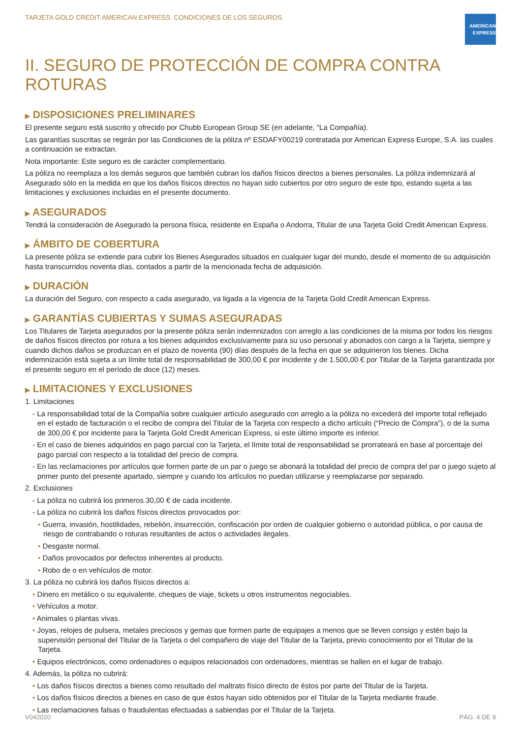TARJETA GOLD CREDIT AMERICAN EXPRESS. CONDICIONES DE LOS SEGUROS.
AMERICAN
EXPRESS
II. SEGURO DE PROTECCIÓN DE COMPRA CONTRA ROTURAS
▶ DISPOSICIONES PRELIMINARES
El presente seguro está suscrito y ofrecido por Chubb European Group SE (en adelante, “La Compañía).
Las garantías suscritas se regirán por las Condiciones de la póliza nº ESDAFY00219 contratada por American Express Europe, S.A. las cuales a continuación se extractan.
Nota importante: Este seguro es de carácter complementario.
La póliza no reemplaza a los demás seguros que también cubran los daños físicos directos a bienes personales. La póliza indemnizará al Asegurado sólo en la medida en que los daños físicos directos no hayan sido cubiertos por otro seguro de este tipo, estando sujeta a las limitaciones y exclusiones incluidas en el presente documento.
▶ ASEGURADOS
Tendrá la consideración de Asegurado la persona física, residente en España o Andorra, Titular de una Tarjeta Gold Credit American Express.
▶ ÁMBITO DE COBERTURA
La presente póliza se extiende para cubrir los Bienes Asegurados situados en cualquier lugar del mundo, desde el momento de su adquisición hasta transcurridos noventa días, contados a partir de la mencionada fecha de adquisición.
▶ DURACIÓN
La duración del Seguro, con respecto a cada asegurado, va ligada a la vigencia de la Tarjeta Gold Credit American Express.
▶ GARANTÍAS CUBIERTAS Y SUMAS ASEGURADAS
Los Titulares de Tarjeta asegurados por la presente póliza serán indemnizados con arreglo a las condiciones de la misma por todos los riesgos de daños físicos directos por rotura a los bienes adquiridos exclusivamente para su uso personal y abonados con cargo a la Tarjeta, siempre y cuando dichos daños se produzcan en el plazo de noventa (90) días después de la fecha en que se adquirieron los bienes. Dicha indemnización está sujeta a un límite total de responsabilidad de 300,00 € por incidente y de 1.500,00 € por Titular de la Tarjeta garantizada por el presente seguro en el período de doce (12) meses.
▶ LIMITACIONES Y EXCLUSIONES
1. Limitaciones
- La responsabilidad total de la Compañía sobre cualquier artículo asegurado con arreglo a la póliza no excederá del importe total reflejado en el estado de facturación o el recibo de compra del Titular de la Tarjeta con respecto a dicho artículo (“Precio de Compra”), o de la suma de 300,00 € por incidente para la Tarjeta Gold Credit American Express, si este último importe es inferior.
- En el caso de bienes adquiridos en pago parcial con la Tarjeta, el límite total de responsabilidad se prorrateará en base al porcentaje del pago parcial con respecto a la totalidad del precio de compra.
- En las reclamaciones por artículos que formen parte de un par o juego se abonará la totalidad del precio de compra del par o juego sujeto al primer punto del presente apartado, siempre y cuando los artículos no puedan utilizarse y reemplazarse por separado.
2. Exclusiones
- La póliza no cubrirá los primeros 30,00 € de cada incidente.
- La póliza no cubrirá los daños físicos directos provocados por:
• Guerra, invasión, hostilidades, rebelión, insurrección, confiscación por orden de cualquier gobierno o autoridad pública, o por causa de riesgo de contrabando o roturas resultantes de actos o actividades ilegales.
• Desgaste normal.
• Daños provocados por defectos inherentes al producto.
• Robo de o en vehículos de motor.
3. La póliza no cubrirá los daños físicos directos a:
• Dinero en metálico o su equivalente, cheques de viaje, tickets u otros instrumentos negociables.
• Vehículos a motor.
• Animales o plantas vivas.
• Joyas, relojes de pulsera, metales preciosos y gemas que formen parte de equipajes a menos que se lleven consigo y estén bajo la supervisión personal del Titular de la Tarjeta o del compañero de viaje del Titular de la Tarjeta, previo conocimiento por el Titular de la Tarjeta.
• Equipos electrónicos, como ordenadores o equipos relacionados con ordenadores, mientras se hallen en el lugar de trabajo.
4. Además, la póliza no cubrirá:
• Los daños físicos directos a bienes como resultado del maltrato físico directo de éstos por parte del Titular de la Tarjeta.
• Los daños físicos directos a bienes en caso de que éstos hayan sido obtenidos por el Titular de la Tarjeta mediante fraude.
• Las reclamaciones falsas o fraudulentas efectuadas a sabiendas por el Titular de la Tarjeta.
V042020 PÁG. 4 DE 9